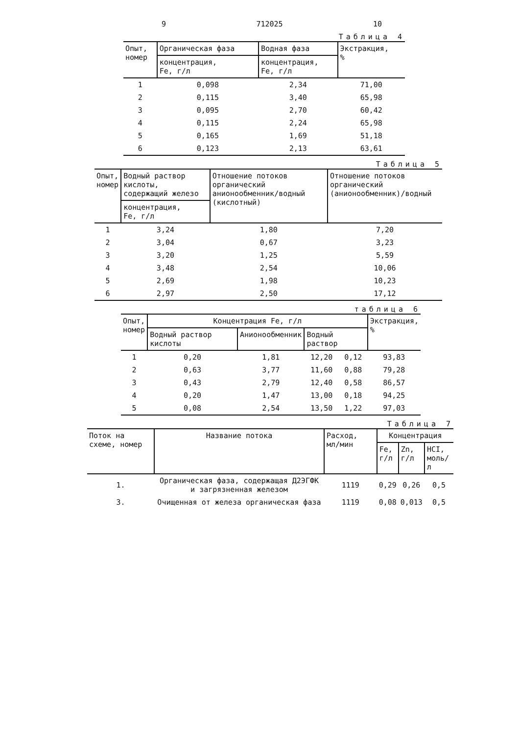9 712025 10
Таблица 4
| Опыт, номер | Органическая фаза | Водная фаза | Экстракция, % |
| --- | --- | --- | --- |
| | концентрация, Fe, г/л | концентрация, Fe, г/л | |
| 1 | 0,098 | 2,34 | 71,00 |
| 2 | 0,115 | 3,40 | 65,98 |
| 3 | 0,095 | 2,70 | 60,42 |
| 4 | 0,115 | 2,24 | 65,98 |
| 5 | 0,165 | 1,69 | 51,18 |
| 6 | 0,123 | 2,13 | 63,61 |
Таблица 5
| Опыт, номер | Водный раствор кислоты, содержащий железо | Отношение потоков органический анионообменник/водный (кислотный) | Отношение потоков органический (анионообменник)/водный |
| --- | --- | --- | --- |
| | концентрация, Fe, г/л | | |
| 1 | 3,24 | 1,80 | 7,20 |
| 2 | 3,04 | 0,67 | 3,23 |
| 3 | 3,20 | 1,25 | 5,59 |
| 4 | 3,48 | 2,54 | 10,06 |
| 5 | 2,69 | 1,98 | 10,23 |
| 6 | 2,97 | 2,50 | 17,12 |
таблица 6
| Опыт, номер | Концентрация Fe, г/л | | | | Экстракция, % |
| --- | --- | --- | --- | --- | --- |
| | Водный раствор кислоты | Анионообменник | Водный раствор | | |
| 1 | 0,20 | 1,81 | 12,20 | 0,12 | 93,83 |
| 2 | 0,63 | 3,77 | 11,60 | 0,88 | 79,28 |
| 3 | 0,43 | 2,79 | 12,40 | 0,58 | 86,57 |
| 4 | 0,20 | 1,47 | 13,00 | 0,18 | 94,25 |
| 5 | 0,08 | 2,54 | 13,50 | 1,22 | 97,03 |
Таблица 7
| Поток на схеме, номер | Название потока | Расход, мл/мин | Концентрация | | |
| --- | --- | --- | --- | --- | --- |
| | | | Fe, г/л | Zn, г/л | HCI, моль/л |
| 1. | Органическая фаза, содержащая Д2ЭГФК и загрязненная железом | 1119 | 0,29 | 0,26 | 0,5 |
| 3. | Очищенная от железа органическая фаза | 1119 | 0,08 | 0,013 | 0,5 |